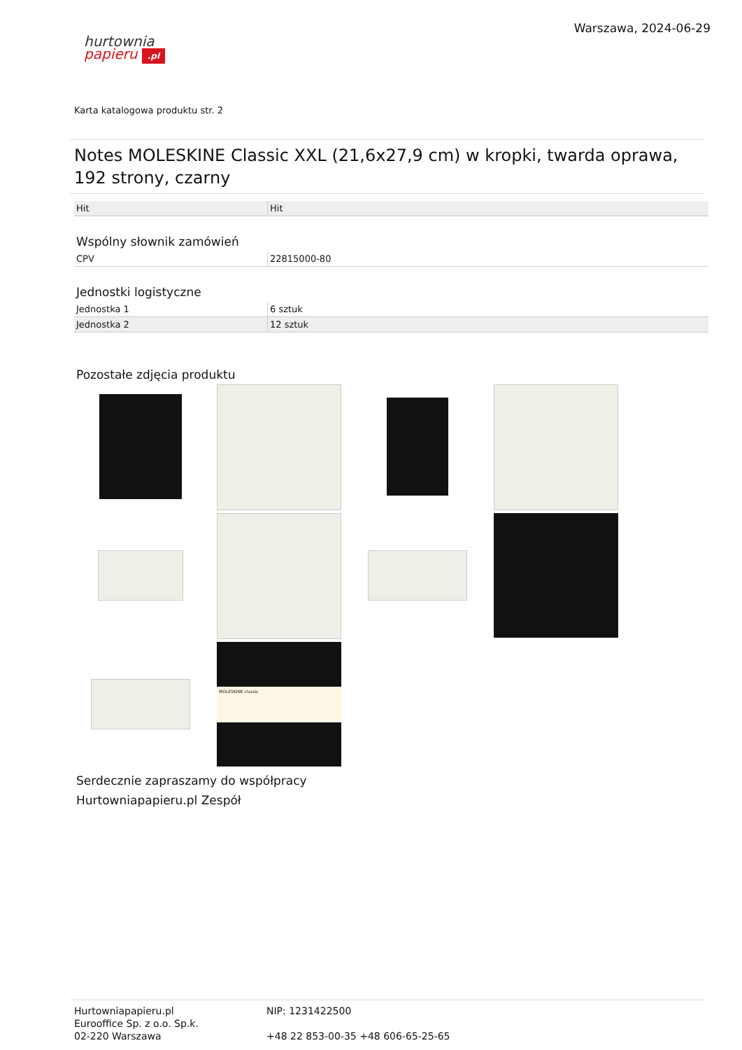hurtownia
papieru .pl
Warszawa, 2024-06-29
Karta katalogowa produktu str. 2
Notes MOLESKINE Classic XXL (21,6x27,9 cm) w kropki, twarda oprawa, 192 strony, czarny
| Hit | Hit |
Wspólny słownik zamówień
| CPV | 22815000-80 |
Jednostki logistyczne
| Jednostka 1 | 6 sztuk |
| Jednostka 2 | 12 sztuk |
Pozostałe zdjęcia produktu
MOLESKINE classic
Serdecznie zapraszamy do współpracy
Hurtowniapapieru.pl Zespół
Hurtowniapapieru.pl
Eurooffice Sp. z o.o. Sp.k.
02-220 Warszawa
NIP: 1231422500
+48 22 853-00-35 +48 606-65-25-65